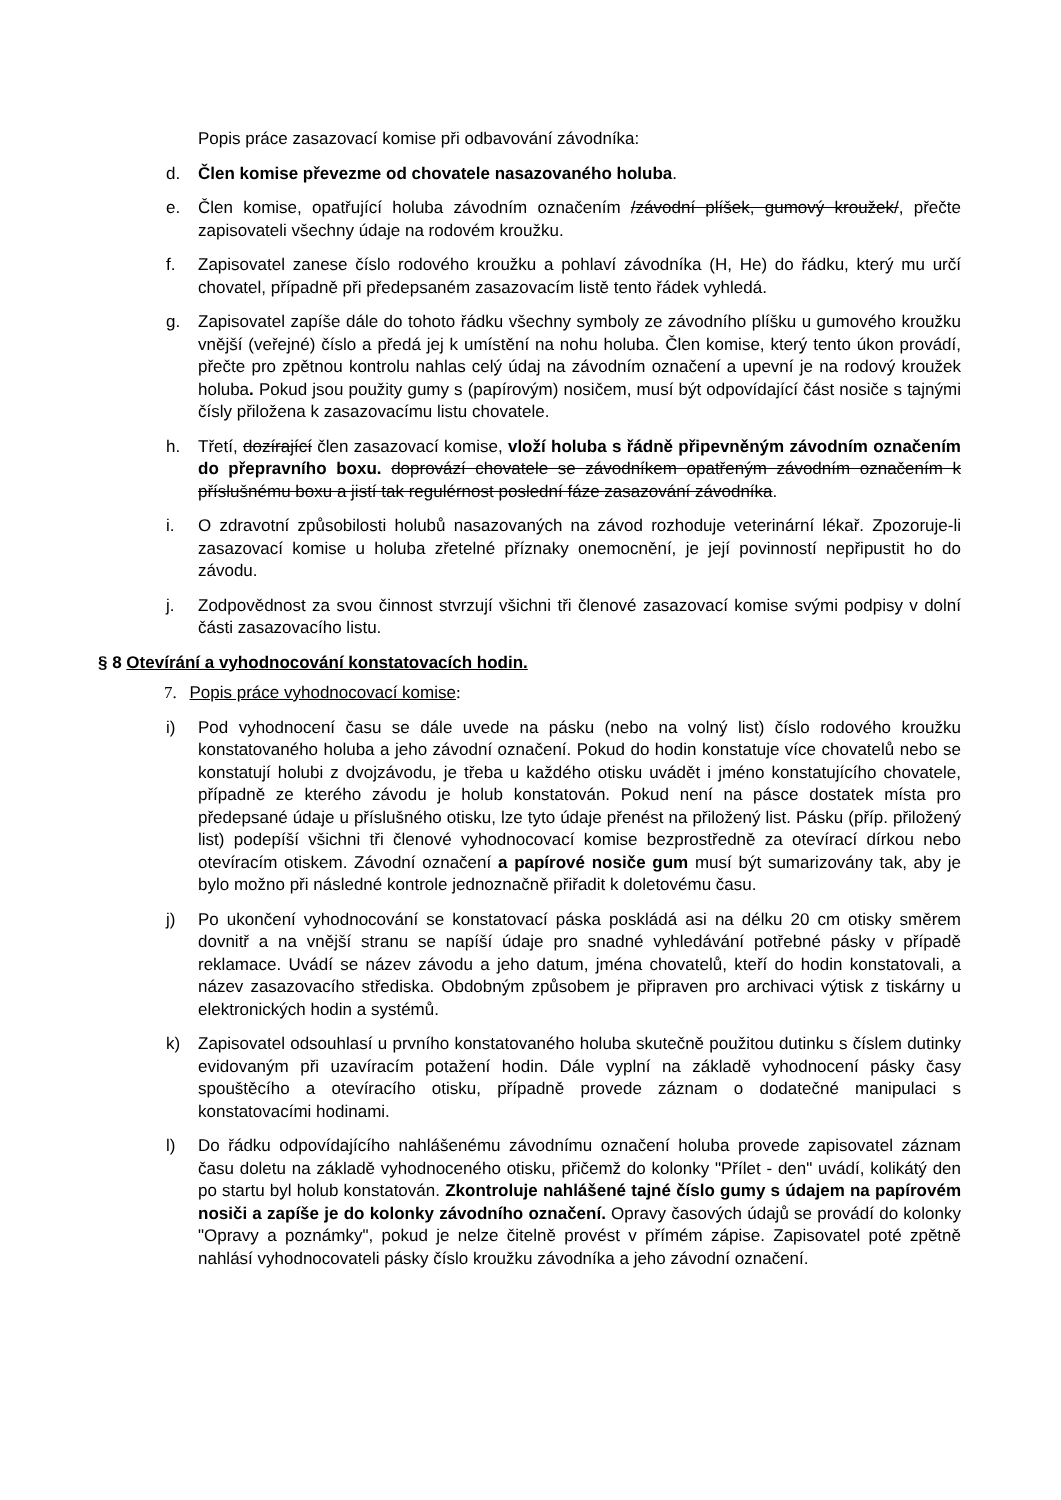Popis práce zasazovací komise při odbavování závodníka:
d. Člen komise převezme od chovatele nasazovaného holuba.
e. Člen komise, opatřující holuba závodním označením /závodní plíšek, gumový kroužek/, přečte zapisovateli všechny údaje na rodovém kroužku.
f. Zapisovatel zanese číslo rodového kroužku a pohlaví závodníka (H, He) do řádku, který mu určí chovatel, případně při předepsaném zasazovacím listě tento řádek vyhledá.
g. Zapisovatel zapíše dále do tohoto řádku všechny symboly ze závodního plíšku u gumového kroužku vnější (veřejné) číslo a předá jej k umístění na nohu holuba. Člen komise, který tento úkon provádí, přečte pro zpětnou kontrolu nahlas celý údaj na závodním označení a upevní je na rodový kroužek holuba. Pokud jsou použity gumy s (papírovým) nosičem, musí být odpovídající část nosiče s tajnými čísly přiložena k zasazovacímu listu chovatele.
h. Třetí, dozírající člen zasazovací komise, vloží holuba s řádně připevněným závodním označením do přepravního boxu. doprovází chovatele se závodníkem opatřeným závodním označením k příslušnému boxu a jistí tak regulérnost poslední fáze zasazování závodníka.
i. O zdravotní způsobilosti holubů nasazovaných na závod rozhoduje veterinární lékař. Zpozoruje-li zasazovací komise u holuba zřetelné příznaky onemocnění, je její povinností nepřipustit ho do závodu.
j. Zodpovědnost za svou činnost stvrzují všichni tři členové zasazovací komise svými podpisy v dolní části zasazovacího listu.
§ 8 Otevírání a vyhodnocování konstatovacích hodin.
7. Popis práce vyhodnocovací komise:
i) Pod vyhodnocení času se dále uvede na pásku (nebo na volný list) číslo rodového kroužku konstatovaného holuba a jeho závodní označení. Pokud do hodin konstatuje více chovatelů nebo se konstatují holubi z dvojzávodu, je třeba u každého otisku uvádět i jméno konstatujícího chovatele, případně ze kterého závodu je holub konstatován. Pokud není na pásce dostatek místa pro předepsané údaje u příslušného otisku, lze tyto údaje přenést na přiložený list. Pásku (příp. přiložený list) podepíší všichni tři členové vyhodnocovací komise bezprostředně za otevírací dírkou nebo otevíracím otiskem. Závodní označení a papírové nosiče gum musí být sumarizovány tak, aby je bylo možno při následné kontrole jednoznačně přiřadit k doletovému času.
j) Po ukončení vyhodnocování se konstatovací páska poskládá asi na délku 20 cm otisky směrem dovnitř a na vnější stranu se napíší údaje pro snadné vyhledávání potřebné pásky v případě reklamace. Uvádí se název závodu a jeho datum, jména chovatelů, kteří do hodin konstatovali, a název zasazovacího střediska. Obdobným způsobem je připraven pro archivaci výtisk z tiskárny u elektronických hodin a systémů.
k) Zapisovatel odsouhlasí u prvního konstatovaného holuba skutečně použitou dutinku s číslem dutinky evidovaným při uzavíracím potažení hodin. Dále vyplní na základě vyhodnocení pásky časy spouštěcího a otevíracího otisku, případně provede záznam o dodatečné manipulaci s konstatovacími hodinami.
l) Do řádku odpovídajícího nahlášenému závodnímu označení holuba provede zapisovatel záznam času doletu na základě vyhodnoceného otisku, přičemž do kolonky "Přílet - den" uvádí, kolikátý den po startu byl holub konstatován. Zkontroluje nahlášené tajné číslo gumy s údajem na papírovém nosiči a zapíše je do kolonky závodního označení. Opravy časových údajů se provádí do kolonky "Opravy a poznámky", pokud je nelze čitelně provést v přímém zápise. Zapisovatel poté zpětně nahlásí vyhodnocovateli pásky číslo kroužku závodníka a jeho závodní označení.